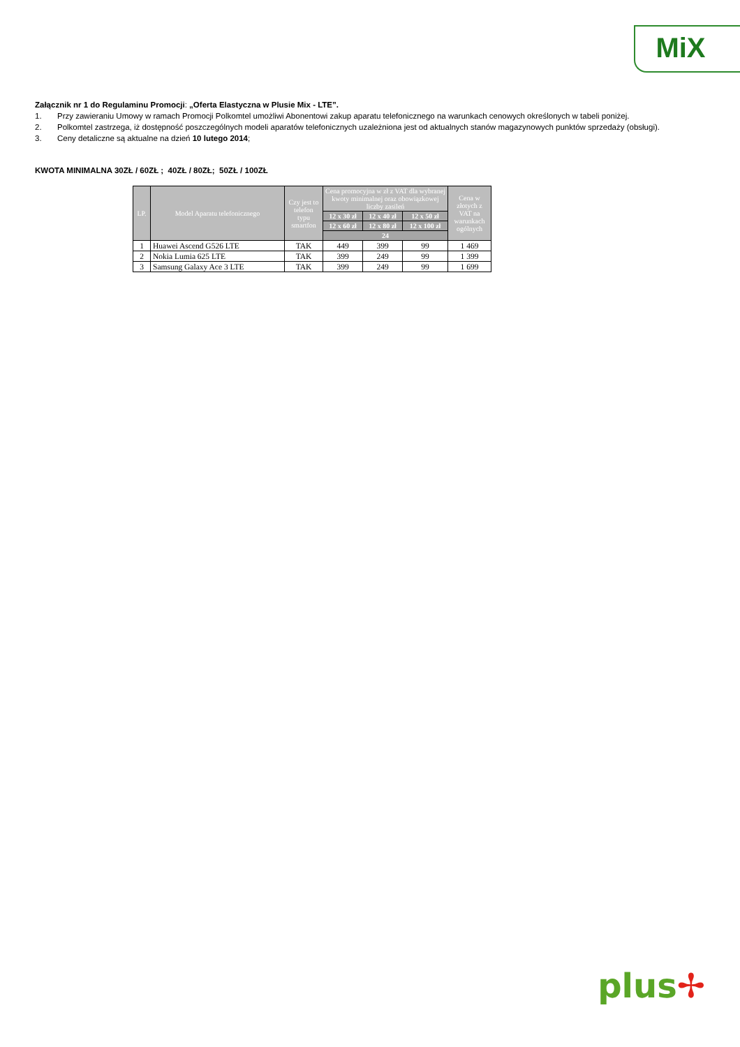MiX
Załącznik nr 1 do Regulaminu Promocji: „Oferta Elastyczna w Plusie Mix - LTE”.
1. Przy zawieraniu Umowy w ramach Promocji Polkomtel umożliwi Abonentowi zakup aparatu telefonicznego na warunkach cenowych określonych w tabeli poniżej.
2. Polkomtel zastrzega, iż dostępność poszczególnych modeli aparatów telefonicznych uzależniona jest od aktualnych stanów magazynowych punktów sprzedaży (obsługi).
3. Ceny detaliczne są aktualne na dzień 10 lutego 2014;
KWOTA MINIMALNA 30ZŁ / 60ZŁ ; 40ZŁ / 80ZŁ; 50ZŁ / 100ZŁ
| LP. | Model Aparatu telefonicznego | Czy jest to telefon typu smartfon | Cena promocyjna w zł z VAT dla wybranej kwoty minimalnej oraz obowiązkowej liczby zasileń | | | Cena w złotych z VAT na warunkach ogólnych |
| --- | --- | --- | --- | --- | --- | --- |
| | | | 12 x 30 zł | 12 x 40 zł | 12 x 50 zł | |
| | | | 12 x 60 zł | 12 x 80 zł | 12 x 100 zł | |
| | | | 24 | | | |
| 1 | Huawei Ascend G526 LTE | TAK | 449 | 399 | 99 | 1 469 |
| 2 | Nokia Lumia 625 LTE | TAK | 399 | 249 | 99 | 1 399 |
| 3 | Samsung Galaxy Ace 3 LTE | TAK | 399 | 249 | 99 | 1 699 |
plus✢